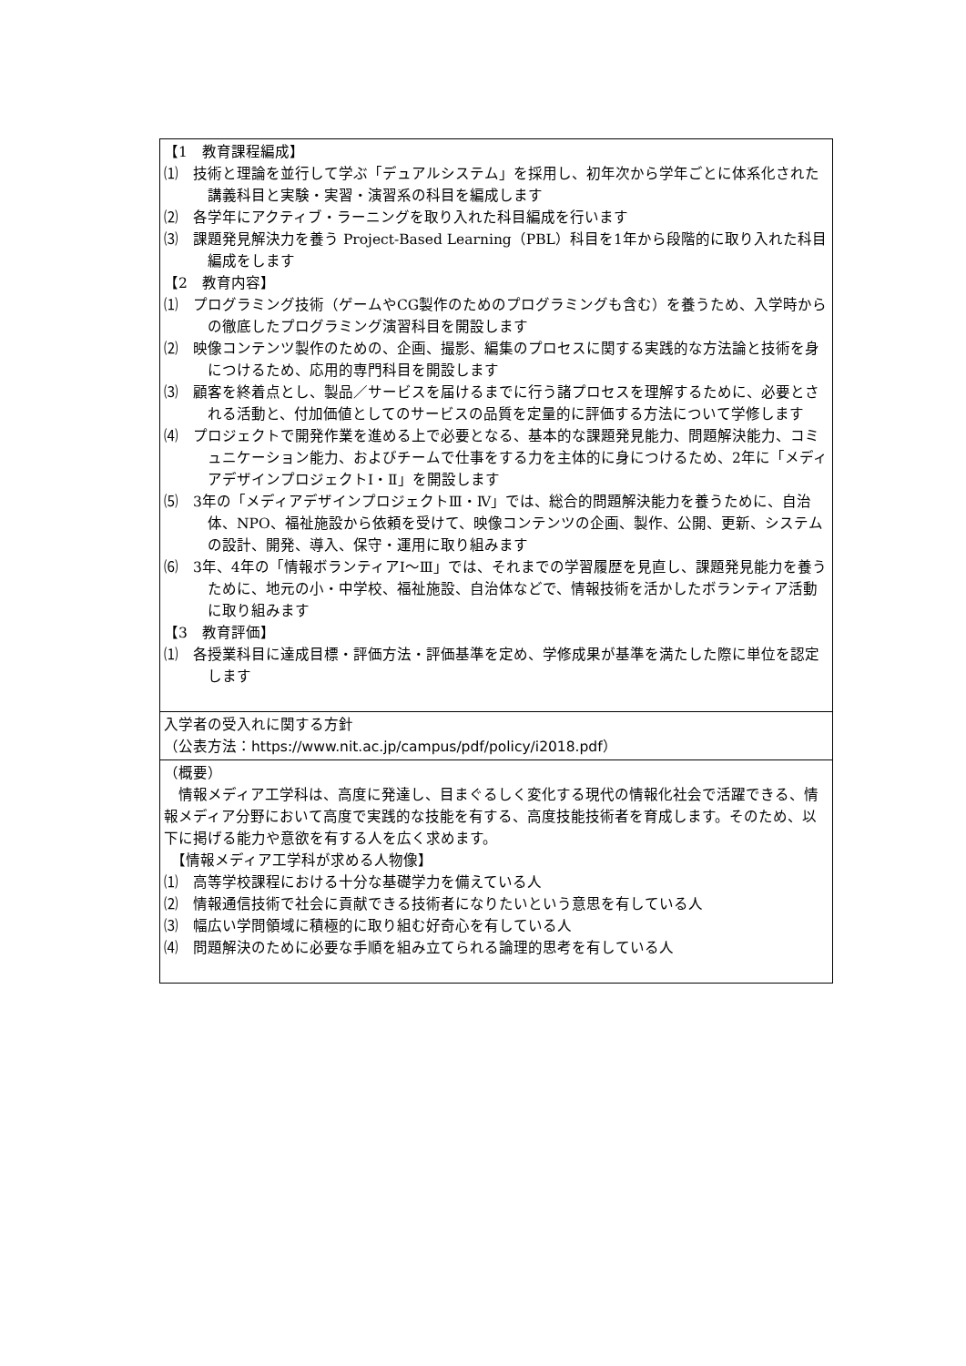| 【1 教育課程編成】 ⑴ 技術と理論を並行して学ぶ「デュアルシステム」を採用し、初年次から学年ごとに体系化された講義科目と実験・実習・演習系の科目を編成します ⑵ 各学年にアクティブ・ラーニングを取り入れた科目編成を行います ⑶ 課題発見解決力を養う Project-Based Learning（PBL）科目を1年から段階的に取り入れた科目編成をします 【2 教育内容】 ⑴ プログラミング技術（ゲームやCG製作のためのプログラミングも含む）を養うため、入学時からの徹底したプログラミング演習科目を開設します ⑵ 映像コンテンツ製作のための、企画、撮影、編集のプロセスに関する実践的な方法論と技術を身につけるため、応用的専門科目を開設します ⑶ 顧客を終着点とし、製品／サービスを届けるまでに行う諸プロセスを理解するために、必要とされる活動と、付加価値としてのサービスの品質を定量的に評価する方法について学修します ⑷ プロジェクトで開発作業を進める上で必要となる、基本的な課題発見能力、問題解決能力、コミュニケーション能力、およびチームで仕事をする力を主体的に身につけるため、2年に「メディアデザインプロジェクトⅠ・Ⅱ」を開設します ⑸ 3年の「メディアデザインプロジェクトⅢ・Ⅳ」では、総合的問題解決能力を養うために、自治体、NPO、福祉施設から依頼を受けて、映像コンテンツの企画、製作、公開、更新、システムの設計、開発、導入、保守・運用に取り組みます ⑹ 3年、4年の「情報ボランティアⅠ～Ⅲ」では、それまでの学習履歴を見直し、課題発見能力を養うために、地元の小・中学校、福祉施設、自治体などで、情報技術を活かしたボランティア活動に取り組みます 【3 教育評価】 ⑴ 各授業科目に達成目標・評価方法・評価基準を定め、学修成果が基準を満たした際に単位を認定します |
| 入学者の受入れに関する方針 （公表方法： https://www.nit.ac.jp/campus/pdf/policy/i2018.pdf ） |
| （概要） 情報メディア工学科は、高度に発達し、目まぐるしく変化する現代の情報化社会で活躍できる、情報メディア分野において高度で実践的な技能を有する、高度技能技術者を育成します。そのため、以下に掲げる能力や意欲を有する人を広く求めます。 【情報メディア工学科が求める人物像】 ⑴ 高等学校課程における十分な基礎学力を備えている人 ⑵ 情報通信技術で社会に貢献できる技術者になりたいという意思を有している人 ⑶ 幅広い学問領域に積極的に取り組む好奇心を有している人 ⑷ 問題解決のために必要な手順を組み立てられる論理的思考を有している人 |